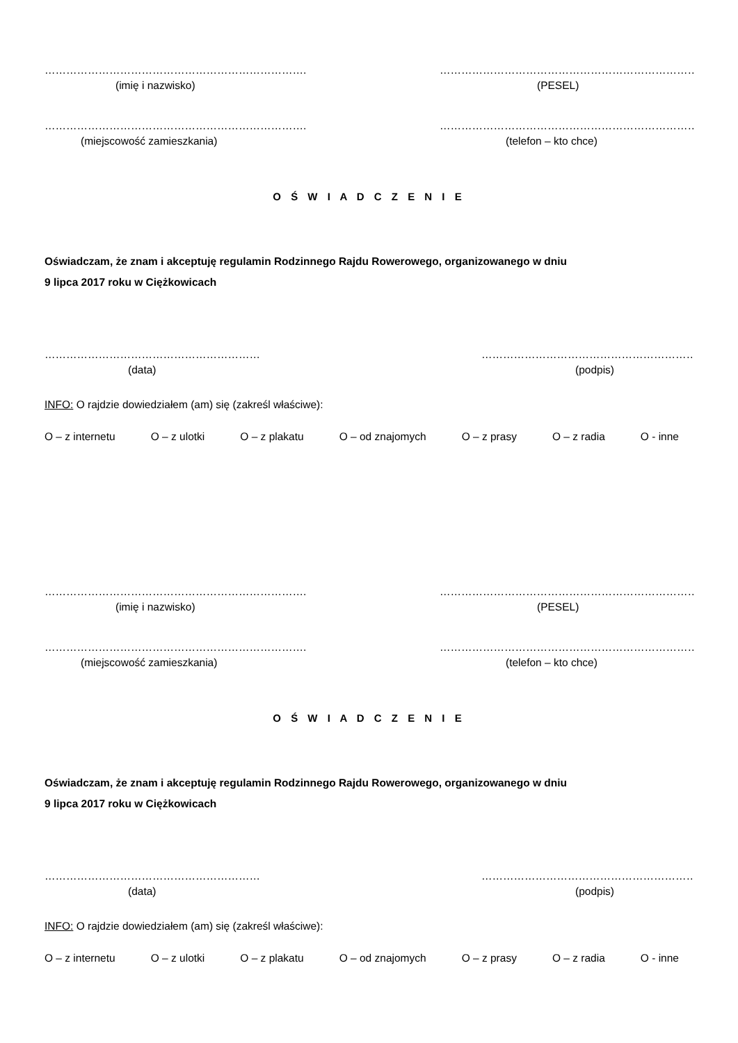……………………………………………………………….
(imię i nazwisko)
……………………………………………………………….
(PESEL)
……………………………………………………………….
(miejscowość zamieszkania)
……………………………………………………………….
(telefon – kto chce)
O Ś W I A D C Z E N I E
Oświadczam, że znam i akceptuję regulamin Rodzinnego Rajdu Rowerowego, organizowanego w dniu
9 lipca 2017 roku w Ciężkowicach
……………………………………………………
(data)
……………………………………………………
(podpis)
INFO: O rajdzie dowiedziałem (am) się (zakreśl właściwe):
O – z internetu O – z ulotki O – z plakatu O – od znajomych O – z prasy O – z radia O - inne
……………………………………………………………….
(imię i nazwisko)
……………………………………………………………….
(PESEL)
……………………………………………………………….
(miejscowość zamieszkania)
……………………………………………………………….
(telefon – kto chce)
O Ś W I A D C Z E N I E
Oświadczam, że znam i akceptuję regulamin Rodzinnego Rajdu Rowerowego, organizowanego w dniu
9 lipca 2017 roku w Ciężkowicach
……………………………………………………
(data)
……………………………………………………
(podpis)
INFO: O rajdzie dowiedziałem (am) się (zakreśl właściwe):
O – z internetu O – z ulotki O – z plakatu O – od znajomych O – z prasy O – z radia O - inne